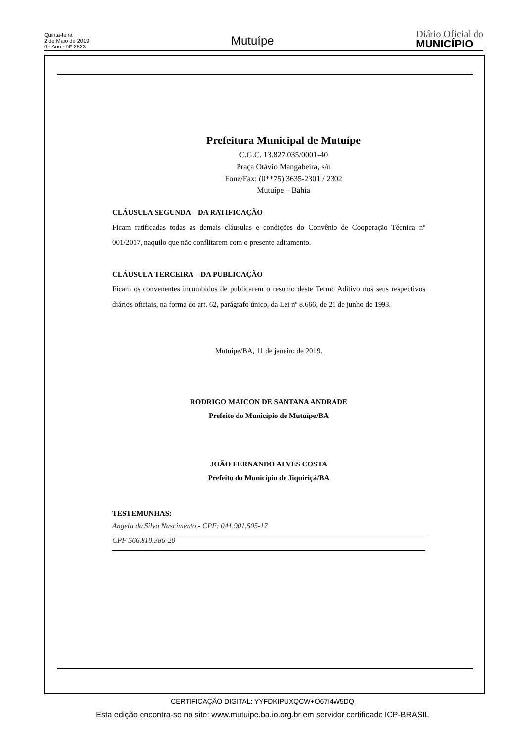Quinta-feira
2 de Maio de 2019
6 - Ano - Nº 2823
Mutuípe
Diário Oficial do
MUNICÍPIO
Prefeitura Municipal de Mutuípe
C.G.C. 13.827.035/0001-40
Praça Otávio Mangabeira, s/n
Fone/Fax: (0**75) 3635-2301 / 2302
Mutuípe – Bahia
CLÁUSULA SEGUNDA – DA RATIFICAÇÃO
Ficam ratificadas todas as demais cláusulas e condições do Convênio de Cooperação Técnica nº 001/2017, naquilo que não conflitarem com o presente aditamento.
CLÁUSULA TERCEIRA – DA PUBLICAÇÃO
Ficam os convenentes incumbidos de publicarem o resumo deste Termo Aditivo nos seus respectivos diários oficiais, na forma do art. 62, parágrafo único, da Lei nº 8.666, de 21 de junho de 1993.
Mutuípe/BA, 11 de janeiro de 2019.
RODRIGO MAICON DE SANTANA ANDRADE
Prefeito do Município de Mutuípe/BA
JOÃO FERNANDO ALVES COSTA
Prefeito do Município de Jiquiriçá/BA
TESTEMUNHAS:
Angela da Silva Nascimento - CPF: 041.901.505-17
CPF 566.810.386-20
CERTIFICAÇÃO DIGITAL: YYFDKIPUXQCW+O67I4W5DQ
Esta edição encontra-se no site: www.mutuipe.ba.io.org.br em servidor certificado ICP-BRASIL